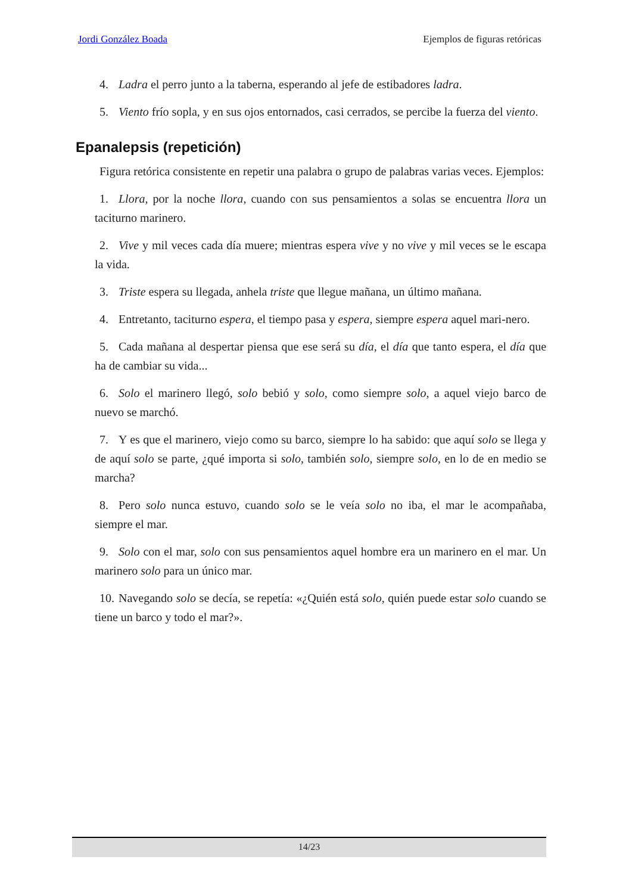Jordi González Boada Ejemplos de figuras retóricas
4. Ladra el perro junto a la taberna, esperando al jefe de estibadores ladra.
5. Viento frío sopla, y en sus ojos entornados, casi cerrados, se percibe la fuerza del viento.
Epanalepsis (repetición)
Figura retórica consistente en repetir una palabra o grupo de palabras varias veces. Ejemplos:
1. Llora, por la noche llora, cuando con sus pensamientos a solas se encuentra llora un taciturno marinero.
2. Vive y mil veces cada día muere; mientras espera vive y no vive y mil veces se le escapa la vida.
3. Triste espera su llegada, anhela triste que llegue mañana, un último mañana.
4. Entretanto, taciturno espera, el tiempo pasa y espera, siempre espera aquel mari-nero.
5. Cada mañana al despertar piensa que ese será su día, el día que tanto espera, el día que ha de cambiar su vida...
6. Solo el marinero llegó, solo bebió y solo, como siempre solo, a aquel viejo barco de nuevo se marchó.
7. Y es que el marinero, viejo como su barco, siempre lo ha sabido: que aquí solo se llega y de aquí solo se parte, ¿qué importa si solo, también solo, siempre solo, en lo de en medio se marcha?
8. Pero solo nunca estuvo, cuando solo se le veía solo no iba, el mar le acompañaba, siempre el mar.
9. Solo con el mar, solo con sus pensamientos aquel hombre era un marinero en el mar. Un marinero solo para un único mar.
10. Navegando solo se decía, se repetía: «¿Quién está solo, quién puede estar solo cuando se tiene un barco y todo el mar?».
14/23